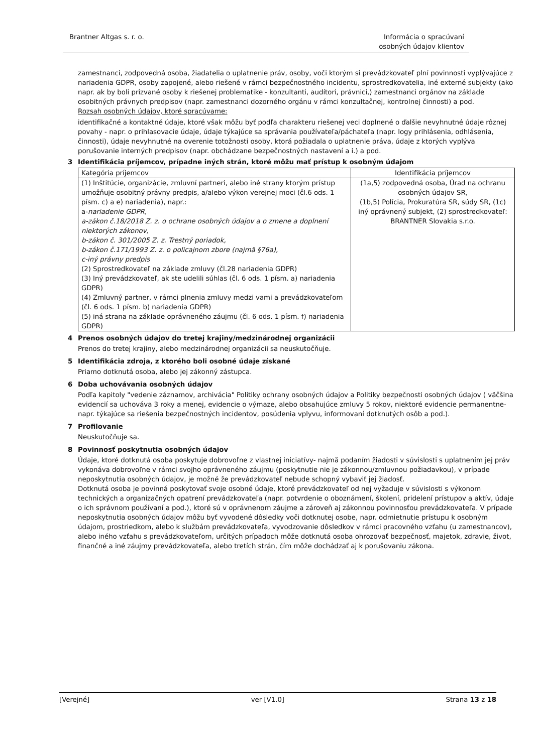Brantner Altgas s. r. o. Informácia o spracúvaní
osobných údajov klientov
zamestnanci, zodpovedná osoba, žiadatelia o uplatnenie práv, osoby, voči ktorým si prevádzkovateľ plní povinnosti vyplývajúce z nariadenia GDPR, osoby zapojené, alebo riešené v rámci bezpečnostného incidentu, sprostredkovatelia, iné externé subjekty (ako napr. ak by boli prizvané osoby k riešenej problematike - konzultanti, audítori, právnici,) zamestnanci orgánov na základe osobitných právnych predpisov (napr. zamestnanci dozorného orgánu v rámci konzultačnej, kontrolnej činnosti) a pod.
Rozsah osobných údajov, ktoré spracúvame:
identifikačné a kontaktné údaje, ktoré však môžu byť podľa charakteru riešenej veci doplnené o ďalšie nevyhnutné údaje rôznej povahy - napr. o prihlasovacie údaje, údaje týkajúce sa správania používateľa/páchateľa (napr. logy prihlásenia, odhlásenia, činnosti), údaje nevyhnutné na overenie totožnosti osoby, ktorá požiadala o uplatnenie práva, údaje z ktorých vyplýva porušovanie interných predpisov (napr. obchádzane bezpečnostných nastavení a i.) a pod.
3 Identifikácia príjemcov, prípadne iných strán, ktoré môžu mať prístup k osobným údajom
| Kategória príjemcov | Identifikácia príjemcov |
| (1) Inštitúcie, organizácie, zmluvní partneri, alebo iné strany ktorým prístup umožňuje osobitný právny predpis, a/alebo výkon verejnej moci (čl.6 ods. 1 písm. c) a e) nariadenia), napr.: a- nariadenie GDPR, a-zákon č.18/2018 Z. z. o ochrane osobných údajov a o zmene a doplnení niektorých zákonov, b-zákon č. 301/2005 Z. z. Trestný poriadok, b-zákon č.171/1993 Z. z. o policajnom zbore (najmä §76a), c-iný právny predpis (2) Sprostredkovateľ na základe zmluvy (čl.28 nariadenia GDPR) (3) Iný prevádzkovateľ, ak ste udelili súhlas (čl. 6 ods. 1 písm. a) nariadenia GDPR) (4) Zmluvný partner, v rámci plnenia zmluvy medzi vami a prevádzkovateľom (čl. 6 ods. 1 písm. b) nariadenia GDPR) (5) iná strana na základe oprávneného záujmu (čl. 6 ods. 1 písm. f) nariadenia GDPR) | (1a,5) zodpovedná osoba, Úrad na ochranu osobných údajov SR, (1b,5) Polícia, Prokuratúra SR, súdy SR, (1c) iný oprávnený subjekt, (2) sprostredkovateľ: BRANTNER Slovakia s.r.o. |
4 Prenos osobných údajov do tretej krajiny/medzinárodnej organizácii
Prenos do tretej krajiny, alebo medzinárodnej organizácii sa neuskutočňuje.
5 Identifikácia zdroja, z ktorého boli osobné údaje získané
Priamo dotknutá osoba, alebo jej zákonný zástupca.
6 Doba uchovávania osobných údajov
Podľa kapitoly "vedenie záznamov, archivácia" Politiky ochrany osobných údajov a Politiky bezpečnosti osobných údajov ( väčšina evidencií sa uchováva 3 roky a menej, evidencie o výmaze, alebo obsahujúce zmluvy 5 rokov, niektoré evidencie permanentne-napr. týkajúce sa riešenia bezpečnostných incidentov, posúdenia vplyvu, informovaní dotknutých osôb a pod.).
7 Profilovanie
Neuskutočňuje sa.
8 Povinnosť poskytnutia osobných údajov
Údaje, ktoré dotknutá osoba poskytuje dobrovoľne z vlastnej iniciatívy- najmä podaním žiadosti v súvislosti s uplatnením jej práv vykonáva dobrovoľne v rámci svojho oprávneného záujmu (poskytnutie nie je zákonnou/zmluvnou požiadavkou), v prípade neposkytnutia osobných údajov, je možné že prevádzkovateľ nebude schopný vybaviť jej žiadosť.
Dotknutá osoba je povinná poskytovať svoje osobné údaje, ktoré prevádzkovateľ od nej vyžaduje v súvislosti s výkonom technických a organizačných opatrení prevádzkovateľa (napr. potvrdenie o oboznámení, školení, pridelení prístupov a aktív, údaje o ich správnom používaní a pod.), ktoré sú v oprávnenom záujme a zároveň aj zákonnou povinnosťou prevádzkovateľa. V prípade neposkytnutia osobných údajov môžu byť vyvodené dôsledky voči dotknutej osobe, napr. odmietnutie prístupu k osobným údajom, prostriedkom, alebo k službám prevádzkovateľa, vyvodzovanie dôsledkov v rámci pracovného vzťahu (u zamestnancov), alebo iného vzťahu s prevádzkovateľom, určitých prípadoch môže dotknutá osoba ohrozovať bezpečnosť, majetok, zdravie, život, finančné a iné záujmy prevádzkovateľa, alebo tretích strán, čím môže dochádzať aj k porušovaniu zákona.
[Verejné] ver [V1.0] Strana 13 z 18